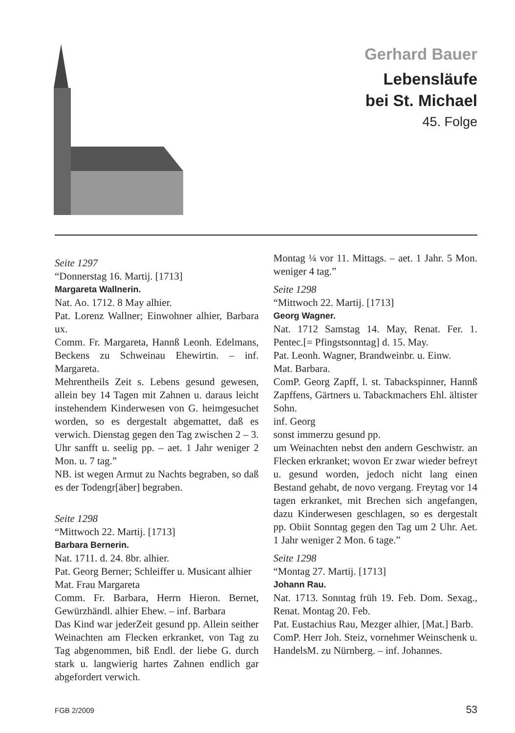Gerhard Bauer
Lebensläufe
bei St. Michael
45. Folge
Seite 1297
“Donnerstag 16. Martij. [1713]
Margareta Wallnerin.
Nat. Ao. 1712. 8 May alhier.
Pat. Lorenz Wallner; Einwohner alhier, Barbara ux.
Comm. Fr. Margareta, Hannß Leonh. Edelmans, Beckens zu Schweinau Ehewirtin. – inf. Margareta.
Mehrentheils Zeit s. Lebens gesund gewesen, allein bey 14 Tagen mit Zahnen u. daraus leicht instehendem Kinderwesen von G. heimgesuchet worden, so es dergestalt abgemattet, daß es verwich. Dienstag gegen den Tag zwischen 2 – 3. Uhr sanfft u. seelig pp. – aet. 1 Jahr weniger 2 Mon. u. 7 tag.”
NB. ist wegen Armut zu Nachts begraben, so daß es der Todengr[äber] begraben.
Seite 1298
“Mittwoch 22. Martij. [1713]
Barbara Bernerin.
Nat. 1711. d. 24. 8br. alhier.
Pat. Georg Berner; Schleiffer u. Musicant alhier
Mat. Frau Margareta
Comm. Fr. Barbara, Herrn Hieron. Bernet, Gewürzhändl. alhier Ehew. – inf. Barbara
Das Kind war jederZeit gesund pp. Allein seither Weinachten am Flecken erkranket, von Tag zu Tag abgenommen, biß Endl. der liebe G. durch stark u. langwierig hartes Zahnen endlich gar abgefordert verwich.
Montag ¼ vor 11. Mittags. – aet. 1 Jahr. 5 Mon. weniger 4 tag.”
Seite 1298
“Mittwoch 22. Martij. [1713]
Georg Wagner.
Nat. 1712 Samstag 14. May, Renat. Fer. 1. Pentec.[= Pfingstsonntag] d. 15. May.
Pat. Leonh. Wagner, Brandweinbr. u. Einw.
Mat. Barbara.
ComP. Georg Zapff, l. st. Tabackspinner, Hannß Zapffens, Gärtners u. Tabackmachers Ehl. ältister Sohn.
inf. Georg
sonst immerzu gesund pp.
um Weinachten nebst den andern Geschwistr. an Flecken erkranket; wovon Er zwar wieder befreyt u. gesund worden, jedoch nicht lang einen Bestand gehabt, de novo vergang. Freytag vor 14 tagen erkranket, mit Brechen sich angefangen, dazu Kinderwesen geschlagen, so es dergestalt pp. Obiit Sonntag gegen den Tag um 2 Uhr. Aet. 1 Jahr weniger 2 Mon. 6 tage.”
Seite 1298
“Montag 27. Martij. [1713]
Johann Rau.
Nat. 1713. Sonntag früh 19. Feb. Dom. Sexag., Renat. Montag 20. Feb.
Pat. Eustachius Rau, Mezger alhier, [Mat.] Barb.
ComP. Herr Joh. Steiz, vornehmer Weinschenk u. HandelsM. zu Nürnberg. – inf. Johannes.
FGB 2/2009 53